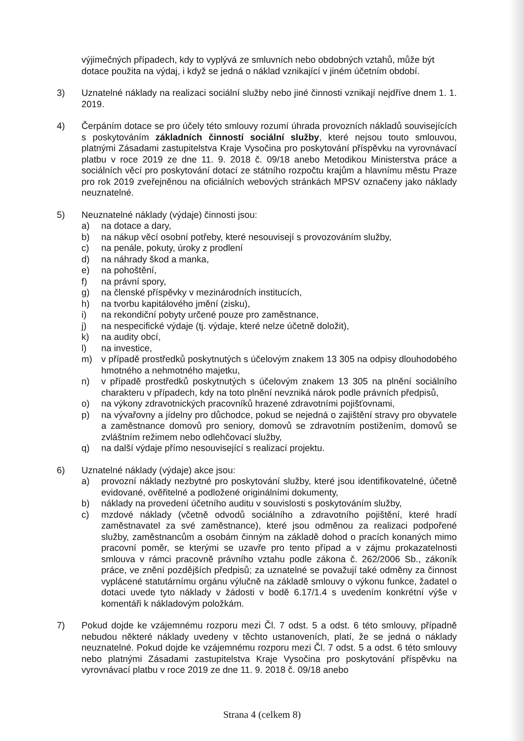výjimečných případech, kdy to vyplývá ze smluvních nebo obdobných vztahů, může být dotace použita na výdaj, i když se jedná o náklad vznikající v jiném účetním období.
3) Uznatelné náklady na realizaci sociální služby nebo jiné činnosti vznikají nejdříve dnem 1. 1. 2019.
4) Čerpáním dotace se pro účely této smlouvy rozumí úhrada provozních nákladů souvisejících s poskytováním základních činností sociální služby, které nejsou touto smlouvou, platnými Zásadami zastupitelstva Kraje Vysočina pro poskytování příspěvku na vyrovnávací platbu v roce 2019 ze dne 11. 9. 2018 č. 09/18 anebo Metodikou Ministerstva práce a sociálních věcí pro poskytování dotací ze státního rozpočtu krajům a hlavnímu městu Praze pro rok 2019 zveřejněnou na oficiálních webových stránkách MPSV označeny jako náklady neuznatelné.
5) Neuznatelné náklady (výdaje) činnosti jsou:
a) na dotace a dary,
b) na nákup věcí osobní potřeby, které nesouvisejí s provozováním služby,
c) na penále, pokuty, úroky z prodlení
d) na náhrady škod a manka,
e) na pohoštění,
f) na právní spory,
g) na členské příspěvky v mezinárodních institucích,
h) na tvorbu kapitálového jmění (zisku),
i) na rekondiční pobyty určené pouze pro zaměstnance,
j) na nespecifické výdaje (tj. výdaje, které nelze účetně doložit),
k) na audity obcí,
l) na investice,
m) v případě prostředků poskytnutých s účelovým znakem 13 305 na odpisy dlouhodobého hmotného a nehmotného majetku,
n) v případě prostředků poskytnutých s účelovým znakem 13 305 na plnění sociálního charakteru v případech, kdy na toto plnění nevzniká nárok podle právních předpisů,
o) na výkony zdravotnických pracovníků hrazené zdravotními pojišťovnami,
p) na vývařovny a jídelny pro důchodce, pokud se nejedná o zajištění stravy pro obyvatele a zaměstnance domovů pro seniory, domovů se zdravotním postižením, domovů se zvláštním režimem nebo odlehčovací služby,
q) na další výdaje přímo nesouvisející s realizací projektu.
6) Uznatelné náklady (výdaje) akce jsou:
a) provozní náklady nezbytné pro poskytování služby, které jsou identifikovatelné, účetně evidované, ověřitelné a podložené originálními dokumenty,
b) náklady na provedení účetního auditu v souvislosti s poskytováním služby,
c) mzdové náklady (včetně odvodů sociálního a zdravotního pojištění, které hradí zaměstnavatel za své zaměstnance), které jsou odměnou za realizaci podpořené služby, zaměstnancům a osobám činným na základě dohod o pracích konaných mimo pracovní poměr, se kterými se uzavře pro tento případ a v zájmu prokazatelnosti smlouva v rámci pracovně právního vztahu podle zákona č. 262/2006 Sb., zákoník práce, ve znění pozdějších předpisů; za uznatelné se považují také odměny za činnost vyplácené statutárnímu orgánu výlučně na základě smlouvy o výkonu funkce, žadatel o dotaci uvede tyto náklady v žádosti v bodě 6.17/1.4 s uvedením konkrétní výše v komentáři k nákladovým položkám.
7) Pokud dojde ke vzájemnému rozporu mezi Čl. 7 odst. 5 a odst. 6 této smlouvy, případně nebudou některé náklady uvedeny v těchto ustanoveních, platí, že se jedná o náklady neuznatelné. Pokud dojde ke vzájemnému rozporu mezi Čl. 7 odst. 5 a odst. 6 této smlouvy nebo platnými Zásadami zastupitelstva Kraje Vysočina pro poskytování příspěvku na vyrovnávací platbu v roce 2019 ze dne 11. 9. 2018 č. 09/18 anebo
Strana 4 (celkem 8)